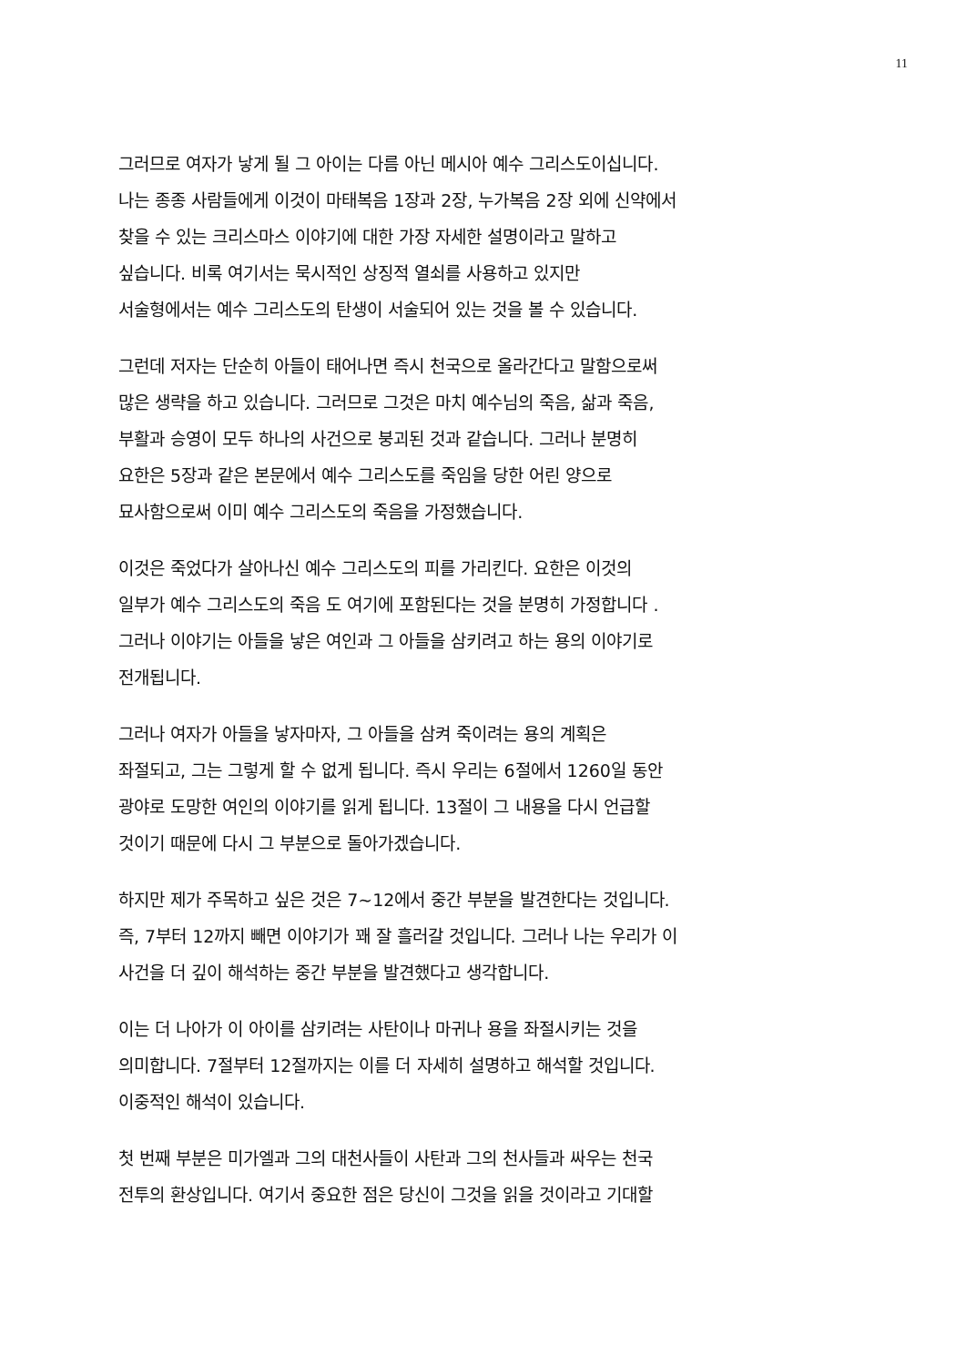11
그러므로 여자가 낳게 될 그 아이는 다름 아닌 메시아 예수 그리스도이십니다.
나는 종종 사람들에게 이것이 마태복음 1장과 2장, 누가복음 2장 외에 신약에서
찾을 수 있는 크리스마스 이야기에 대한 가장 자세한 설명이라고 말하고
싶습니다. 비록 여기서는 묵시적인 상징적 열쇠를 사용하고 있지만
서술형에서는 예수 그리스도의 탄생이 서술되어 있는 것을 볼 수 있습니다.
그런데 저자는 단순히 아들이 태어나면 즉시 천국으로 올라간다고 말함으로써
많은 생략을 하고 있습니다. 그러므로 그것은 마치 예수님의 죽음, 삶과 죽음,
부활과 승영이 모두 하나의 사건으로 붕괴된 것과 같습니다. 그러나 분명히
요한은 5장과 같은 본문에서 예수 그리스도를 죽임을 당한 어린 양으로
묘사함으로써 이미 예수 그리스도의 죽음을 가정했습니다.
이것은 죽었다가 살아나신 예수 그리스도의 피를 가리킨다. 요한은 이것의
일부가 예수 그리스도의 죽음 도 여기에 포함된다는 것을 분명히 가정합니다 .
그러나 이야기는 아들을 낳은 여인과 그 아들을 삼키려고 하는 용의 이야기로
전개됩니다.
그러나 여자가 아들을 낳자마자, 그 아들을 삼켜 죽이려는 용의 계획은
좌절되고, 그는 그렇게 할 수 없게 됩니다. 즉시 우리는 6절에서 1260일 동안
광야로 도망한 여인의 이야기를 읽게 됩니다. 13절이 그 내용을 다시 언급할
것이기 때문에 다시 그 부분으로 돌아가겠습니다.
하지만 제가 주목하고 싶은 것은 7~12에서 중간 부분을 발견한다는 것입니다.
즉, 7부터 12까지 빼면 이야기가 꽤 잘 흘러갈 것입니다. 그러나 나는 우리가 이
사건을 더 깊이 해석하는 중간 부분을 발견했다고 생각합니다.
이는 더 나아가 이 아이를 삼키려는 사탄이나 마귀나 용을 좌절시키는 것을
의미합니다. 7절부터 12절까지는 이를 더 자세히 설명하고 해석할 것입니다.
이중적인 해석이 있습니다.
첫 번째 부분은 미가엘과 그의 대천사들이 사탄과 그의 천사들과 싸우는 천국
전투의 환상입니다. 여기서 중요한 점은 당신이 그것을 읽을 것이라고 기대할